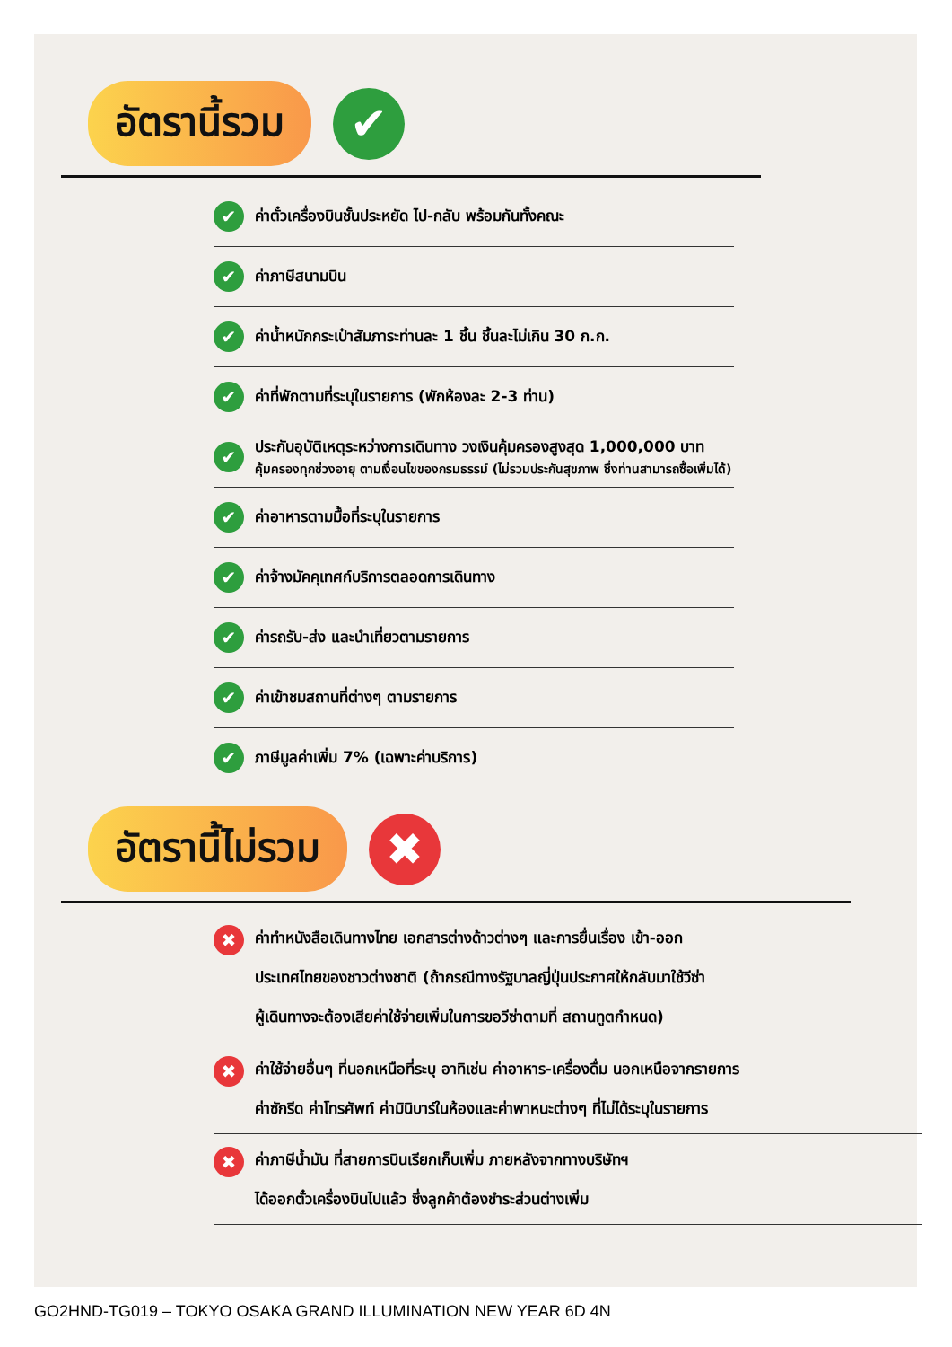อัตรานี้รวม
✔
✔ ค่าตั๋วเครื่องบินชั้นประหยัด ไป-กลับ พร้อมกันทั้งคณะ
✔ ค่าภาษีสนามบิน
✔ ค่าน้ำหนักกระเป๋าสัมภาระท่านละ 1 ชิ้น ชิ้นละไม่เกิน 30 ก.ก.
✔ ค่าที่พักตามที่ระบุในรายการ (พักห้องละ 2-3 ท่าน)
✔
ประกันอุบัติเหตุระหว่างการเดินทาง วงเงินคุ้มครองสูงสุด 1,000,000 บาท
คุ้มครองทุกช่วงอายุ ตามเงื่อนไขของกรมธรรม์ (ไม่รวมประกันสุขภาพ ซึ่งท่านสามารถซื้อเพิ่มได้)
✔ ค่าอาหารตามมื้อที่ระบุในรายการ
✔ ค่าจ้างมัคคุเทศก์บริการตลอดการเดินทาง
✔ ค่ารถรับ-ส่ง และนำเที่ยวตามรายการ
✔ ค่าเข้าชมสถานที่ต่างๆ ตามรายการ
✔ ภาษีมูลค่าเพิ่ม 7% (เฉพาะค่าบริการ)
อัตรานี้ไม่รวม
✖
✖
ค่าทำหนังสือเดินทางไทย เอกสารต่างด้าวต่างๆ และการยื่นเรื่อง เข้า-ออก
ประเทศไทยของชาวต่างชาติ (ถ้ากรณีทางรัฐบาลญี่ปุ่นประกาศให้กลับมาใช้วีซ่า
ผู้เดินทางจะต้องเสียค่าใช้จ่ายเพิ่มในการขอวีซ่าตามที่ สถานทูตกำหนด)
✖
ค่าใช้จ่ายอื่นๆ ที่นอกเหนือที่ระบุ อาทิเช่น ค่าอาหาร-เครื่องดื่ม นอกเหนือจากรายการ
ค่าซักรีด ค่าโทรศัพท์ ค่ามินิบาร์ในห้องและค่าพาหนะต่างๆ ที่ไม่ได้ระบุในรายการ
✖
ค่าภาษีน้ำมัน ที่สายการบินเรียกเก็บเพิ่ม ภายหลังจากทางบริษัทฯ
ได้ออกตั๋วเครื่องบินไปแล้ว ซึ่งลูกค้าต้องชำระส่วนต่างเพิ่ม
GO2HND-TG019 – TOKYO OSAKA GRAND ILLUMINATION NEW YEAR 6D 4N